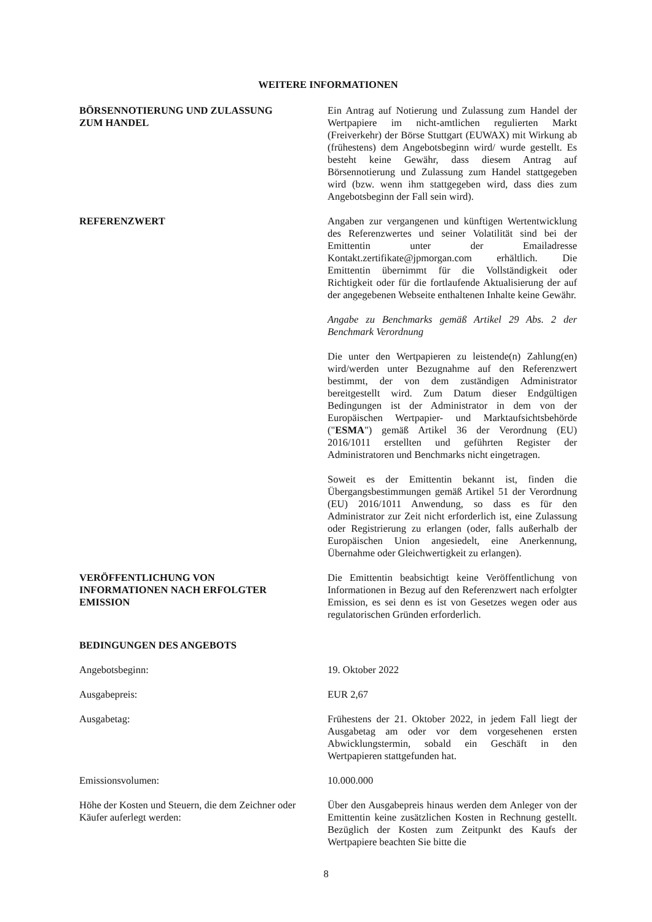WEITERE INFORMATIONEN
BÖRSENNOTIERUNG UND ZULASSUNG
ZUM HANDEL
Ein Antrag auf Notierung und Zulassung zum Handel der Wertpapiere im nicht-amtlichen regulierten Markt (Freiverkehr) der Börse Stuttgart (EUWAX) mit Wirkung ab (frühestens) dem Angebotsbeginn wird/ wurde gestellt. Es besteht keine Gewähr, dass diesem Antrag auf Börsennotierung und Zulassung zum Handel stattgegeben wird (bzw. wenn ihm stattgegeben wird, dass dies zum Angebotsbeginn der Fall sein wird).
REFERENZWERT Angaben zur vergangenen und künftigen Wertentwicklung des Referenzwertes und seiner Volatilität sind bei der Emittentin unter der Emailadresse Kontakt.zertifikate@jpmorgan.com erhältlich. Die Emittentin übernimmt für die Vollständigkeit oder Richtigkeit oder für die fortlaufende Aktualisierung der auf der angegebenen Webseite enthaltenen Inhalte keine Gewähr.
Angabe zu Benchmarks gemäß Artikel 29 Abs. 2 der Benchmark Verordnung
Die unter den Wertpapieren zu leistende(n) Zahlung(en) wird/werden unter Bezugnahme auf den Referenzwert bestimmt, der von dem zuständigen Administrator bereitgestellt wird. Zum Datum dieser Endgültigen Bedingungen ist der Administrator in dem von der Europäischen Wertpapier- und Marktaufsichtsbehörde ("ESMA") gemäß Artikel 36 der Verordnung (EU) 2016/1011 erstellten und geführten Register der Administratoren und Benchmarks nicht eingetragen.
Soweit es der Emittentin bekannt ist, finden die Übergangsbestimmungen gemäß Artikel 51 der Verordnung (EU) 2016/1011 Anwendung, so dass es für den Administrator zur Zeit nicht erforderlich ist, eine Zulassung oder Registrierung zu erlangen (oder, falls außerhalb der Europäischen Union angesiedelt, eine Anerkennung, Übernahme oder Gleichwertigkeit zu erlangen).
VERÖFFENTLICHUNG VON
INFORMATIONEN NACH ERFOLGTER
EMISSION
Die Emittentin beabsichtigt keine Veröffentlichung von Informationen in Bezug auf den Referenzwert nach erfolgter Emission, es sei denn es ist von Gesetzes wegen oder aus regulatorischen Gründen erforderlich.
BEDINGUNGEN DES ANGEBOTS
Angebotsbeginn: 19. Oktober 2022
Ausgabepreis: EUR 2,67
Ausgabetag: Frühestens der 21. Oktober 2022, in jedem Fall liegt der Ausgabetag am oder vor dem vorgesehenen ersten Abwicklungstermin, sobald ein Geschäft in den Wertpapieren stattgefunden hat.
Emissionsvolumen: 10.000.000
Höhe der Kosten und Steuern, die dem Zeichner oder Käufer auferlegt werden:
Über den Ausgabepreis hinaus werden dem Anleger von der Emittentin keine zusätzlichen Kosten in Rechnung gestellt. Bezüglich der Kosten zum Zeitpunkt des Kaufs der Wertpapiere beachten Sie bitte die
8